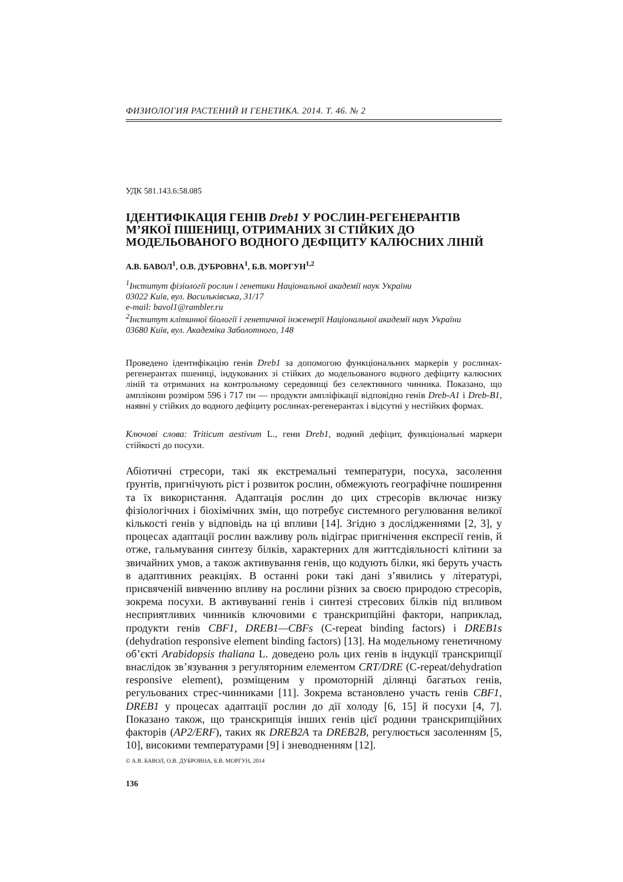ФИЗИОЛОГИЯ РАСТЕНИЙ И ГЕНЕТИКА. 2014. Т. 46. № 2
УДК 581.143.6:58.085
ІДЕНТИФІКАЦІЯ ГЕНІВ Dreb1 У РОСЛИН-РЕГЕНЕРАНТІВ М’ЯКОЇ ПШЕНИЦІ, ОТРИМАНИХ ЗІ СТІЙКИХ ДО МОДЕЛЬОВАНОГО ВОДНОГО ДЕФІЦИТУ КАЛЮСНИХ ЛІНІЙ
А.В. БАВОЛ<sup>1</sup>, О.В. ДУБРОВНА<sup>1</sup>, Б.В. МОРГУН<sup>1,2</sup>
<sup>1</sup> Інститут фізіології рослин і генетики Національної академії наук України
03022 Київ, вул. Васильківська, 31/17
e-mail: bavol1@rambler.ru
<sup>2</sup> Інститут клітинної біології і генетичної інженерії Національної академії наук України
03680 Київ, вул. Академіка Заболотного, 148
Проведено ідентифікацію генів Dreb1 за допомогою функціональних маркерів у рослинах-регенерантах пшениці, індукованих зі стійких до модельованого водного дефіциту калюсних ліній та отриманих на контрольному середовищі без селективного чинника. Показано, що амплікони розміром 596 і 717 пн — продукти ампліфікації відповідно генів Dreb-A1 і Dreb-B1, наявні у стійких до водного дефіциту рослинах-регенерантах і відсутні у нестійких формах.
Ключові слова: Triticum aestivum L., гени Dreb1, водний дефіцит, функціональні маркери стійкості до посухи.
Абіотичні стресори, такі як екстремальні температури, посуха, засолення ґрунтів, пригнічують ріст і розвиток рослин, обмежують географічне поширення та їх використання. Адаптація рослин до цих стресорів включає низку фізіологічних і біохімічних змін, що потребує системного регулювання великої кількості генів у відповідь на ці впливи [14]. Згідно з дослідженнями [2, 3], у процесах адаптації рослин важливу роль відіграє пригнічення експресії генів, й отже, гальмування синтезу білків, характерних для життєдіяльності клітини за звичайних умов, а також активування генів, що кодують білки, які беруть участь в адаптивних реакціях. В останні роки такі дані з’явились у літературі, присвяченій вивченню впливу на рослини різних за своєю природою стресорів, зокрема посухи. В активуванні генів і синтезі стресових білків під впливом несприятливих чинників ключовими є транскрипційні фактори, наприклад, продукти генів CBF1, DREB1—CBFs (C-repeat binding factors) і DREB1s (dehydration responsive element binding factors) [13]. На модельному генетичному об’єкті Arabidopsis thaliana L. доведено роль цих генів в індукції транскрипції внаслідок зв’язування з регуляторним елементом CRT/DRE (C-repeat/dehydration responsive element), розміщеним у промоторній ділянці багатьох генів, регульованих стрес-чинниками [11]. Зокрема встановлено участь генів CBF1, DREB1 у процесах адаптації рослин до дії холоду [6, 15] й посухи [4, 7]. Показано також, що транскрипція інших генів цієї родини транскрипційних факторів (AP2/ERF), таких як DREB2A та DREB2B, регулюється засоленням [5, 10], високими температурами [9] і зневодненням [12].
© А.В. БАВОЛ, О.В. ДУБРОВНА, Б.В. МОРГУН, 2014
136